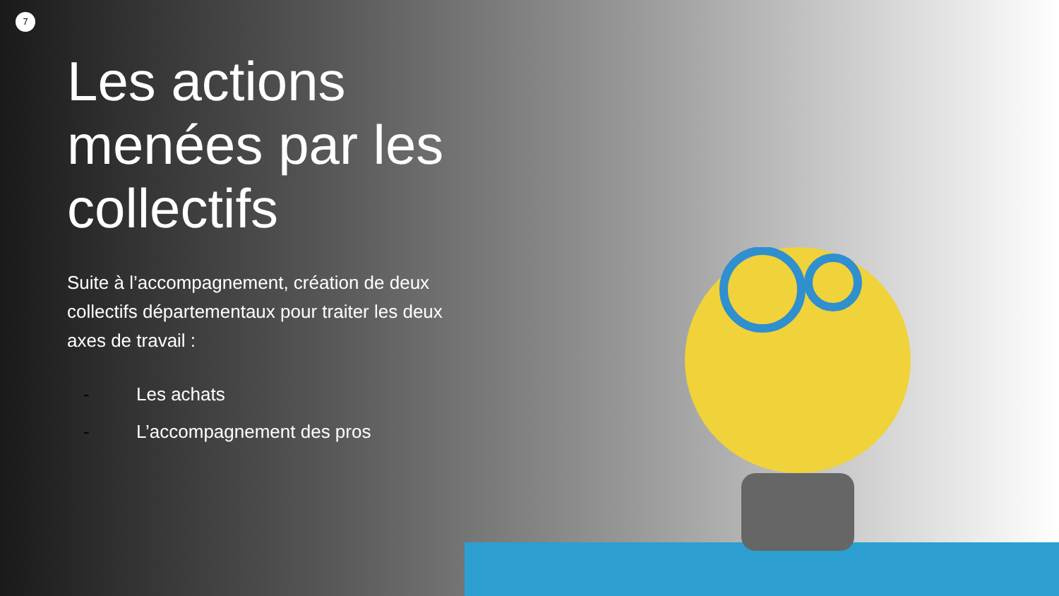7
Les actions menées par les collectifs
Suite à l’accompagnement, création de deux collectifs départementaux pour traiter les deux axes de travail :
- Les achats
- L’accompagnement des pros